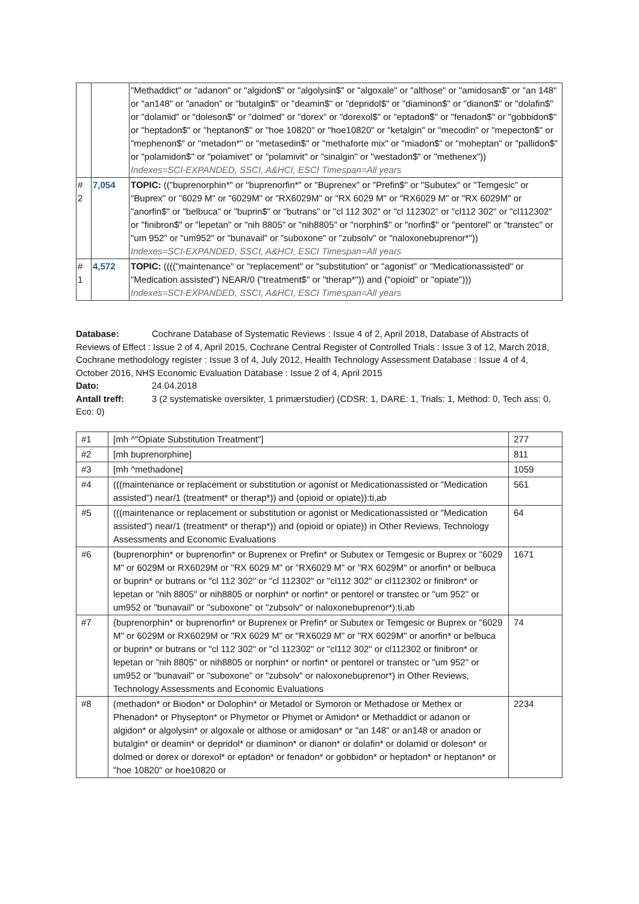| | | "Methaddict" or "adanon" or "algidon$" or "algolysin$" or "algoxale" or "althose" or "amidosan$" or "an 148" or "an148" or "anadon" or "butalgin$" or "deamin$" or "depridol$" or "diaminon$" or "dianon$" or "dolafin$" or "dolamid" or "doleson$" or "dolmed" or "dorex" or "dorexol$" or "eptadon$" or "fenadon$" or "gobbidon$" or "heptadon$" or "heptanon$" or "hoe 10820" or "hoe10820" or "ketalgin" or "mecodin" or "mepecton$" or "mephenon$" or "metadon*" or "metasedin$" or "methaforte mix" or "miadon$" or "moheptan" or "pallidon$" or "polamidon$" or "polamivet" or "polamivit" or "sinalgin" or "westadon$" or "methenex")) Indexes=SCI-EXPANDED, SSCI, A&HCI, ESCI Timespan=All years |
| # 2 | 7,054 | TOPIC: (("buprenorphin*" or "buprenorfin*" or "Buprenex" or "Prefin$" or "Subutex" or "Temgesic" or "Buprex" or "6029 M" or "6029M" or "RX6029M" or "RX 6029 M" or "RX6029 M" or "RX 6029M" or "anorfin$" or "belbuca" or "buprin$" or "butrans" or "cl 112 302" or "cl 112302" or "cl112 302" or "cl112302" or "finibron$" or "lepetan" or "nih 8805" or "nih8805" or "norphin$" or "norfin$" or "pentorel" or "transtec" or "um 952" or "um952" or "bunavail" or "suboxone" or "zubsolv" or "naloxonebuprenor*")) Indexes=SCI-EXPANDED, SSCI, A&HCI, ESCI Timespan=All years |
| # 1 | 4,572 | TOPIC: (((("maintenance" or "replacement" or "substitution" or "agonist" or "Medicationassisted" or "Medication assisted") NEAR/0 ("treatment$" or "therap*")) and ("opioid" or "opiate"))) Indexes=SCI-EXPANDED, SSCI, A&HCI, ESCI Timespan=All years |
Database: Cochrane Database of Systematic Reviews : Issue 4 of 2, April 2018, Database of Abstracts of Reviews of Effect : Issue 2 of 4, April 2015, Cochrane Central Register of Controlled Trials : Issue 3 of 12, March 2018, Cochrane methodology register : Issue 3 of 4, July 2012, Health Technology Assessment Database : Issue 4 of 4, October 2016, NHS Economic Evaluation Database : Issue 2 of 4, April 2015
Dato: 24.04.2018
Antall treff: 3 (2 systematiske oversikter, 1 primærstudier) (CDSR: 1, DARE: 1, Trials: 1, Method: 0, Tech ass: 0, Eco: 0)
| #1 | [mh ^"Opiate Substitution Treatment"] | 277 |
| #2 | [mh buprenorphine] | 811 |
| #3 | [mh ^methadone] | 1059 |
| #4 | (((maintenance or replacement or substitution or agonist or Medicationassisted or "Medication assisted") near/1 (treatment* or therap*)) and (opioid or opiate)):ti,ab | 561 |
| #5 | (((maintenance or replacement or substitution or agonist or Medicationassisted or "Medication assisted") near/1 (treatment* or therap*)) and (opioid or opiate)) in Other Reviews, Technology Assessments and Economic Evaluations | 64 |
| #6 | (buprenorphin* or buprenorfin* or Buprenex or Prefin* or Subutex or Temgesic or Buprex or "6029 M" or 6029M or RX6029M or "RX 6029 M" or "RX6029 M" or "RX 6029M" or anorfin* or belbuca or buprin* or butrans or "cl 112 302" or "cl 112302" or "cl112 302" or cl112302 or finibron* or lepetan or "nih 8805" or nih8805 or norphin* or norfin* or pentorel or transtec or "um 952" or um952 or "bunavail" or "suboxone" or "zubsolv" or naloxonebuprenor*):ti,ab | 1671 |
| #7 | (buprenorphin* or buprenorfin* or Buprenex or Prefin* or Subutex or Temgesic or Buprex or "6029 M" or 6029M or RX6029M or "RX 6029 M" or "RX6029 M" or "RX 6029M" or anorfin* or belbuca or buprin* or butrans or "cl 112 302" or "cl 112302" or "cl112 302" or cl112302 or finibron* or lepetan or "nih 8805" or nih8805 or norphin* or norfin* or pentorel or transtec or "um 952" or um952 or "bunavail" or "suboxone" or "zubsolv" or naloxonebuprenor*) in Other Reviews, Technology Assessments and Economic Evaluations | 74 |
| #8 | (methadon* or Biodon* or Dolophin* or Metadol or Symoron or Methadose or Methex or Phenadon* or Physepton* or Phymetor or Phymet or Amidon* or Methaddict or adanon or algidon* or algolysin* or algoxale or althose or amidosan* or "an 148" or an148 or anadon or butalgin* or deamin* or depridol* or diaminon* or dianon* or dolafin* or dolamid or doleson* or dolmed or dorex or dorexol* or eptadon* or fenadon* or gobbidon* or heptadon* or heptanon* or "hoe 10820" or hoe10820 or | 2234 |